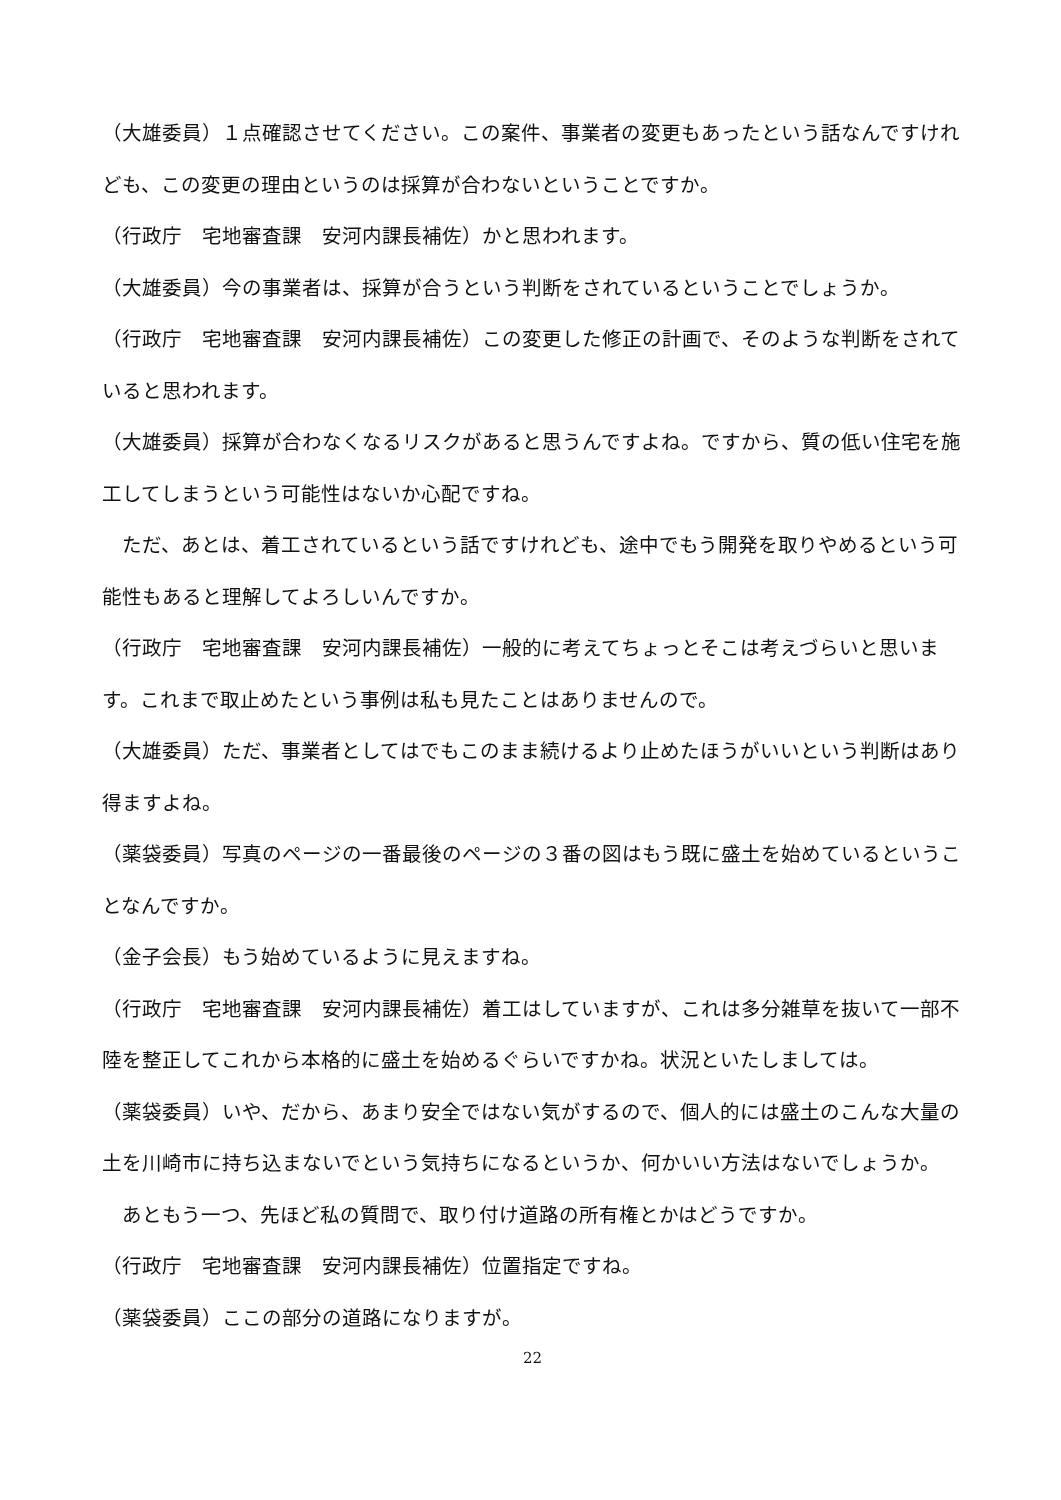（大雄委員）１点確認させてください。この案件、事業者の変更もあったという話なんですけれども、この変更の理由というのは採算が合わないということですか。
（行政庁　宅地審査課　安河内課長補佐）かと思われます。
（大雄委員）今の事業者は、採算が合うという判断をされているということでしょうか。
（行政庁　宅地審査課　安河内課長補佐）この変更した修正の計画で、そのような判断をされていると思われます。
（大雄委員）採算が合わなくなるリスクがあると思うんですよね。ですから、質の低い住宅を施工してしまうという可能性はないか心配ですね。
　ただ、あとは、着工されているという話ですけれども、途中でもう開発を取りやめるという可能性もあると理解してよろしいんですか。
（行政庁　宅地審査課　安河内課長補佐）一般的に考えてちょっとそこは考えづらいと思います。これまで取止めたという事例は私も見たことはありませんので。
（大雄委員）ただ、事業者としてはでもこのまま続けるより止めたほうがいいという判断はあり得ますよね。
（薬袋委員）写真のページの一番最後のページの３番の図はもう既に盛土を始めているということなんですか。
（金子会長）もう始めているように見えますね。
（行政庁　宅地審査課　安河内課長補佐）着工はしていますが、これは多分雑草を抜いて一部不陸を整正してこれから本格的に盛土を始めるぐらいですかね。状況といたしましては。
（薬袋委員）いや、だから、あまり安全ではない気がするので、個人的には盛土のこんな大量の土を川崎市に持ち込まないでという気持ちになるというか、何かいい方法はないでしょうか。
　あともう一つ、先ほど私の質問で、取り付け道路の所有権とかはどうですか。
（行政庁　宅地審査課　安河内課長補佐）位置指定ですね。
（薬袋委員）ここの部分の道路になりますが。
22